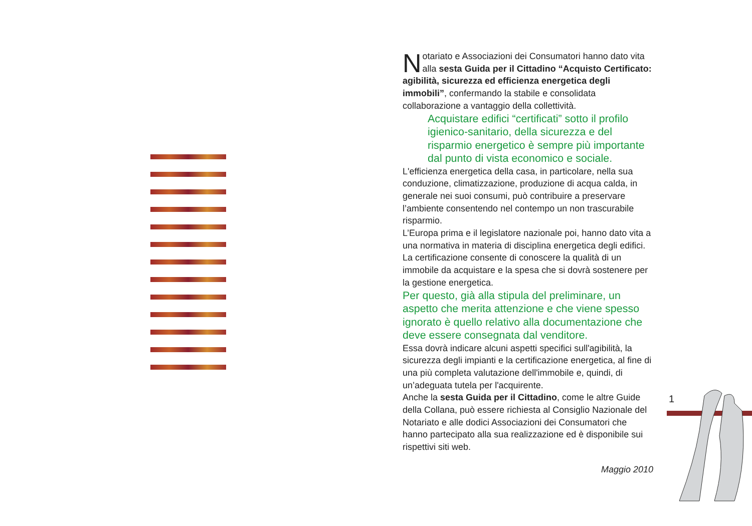Notariato e Associazioni dei Consumatori hanno dato vita alla sesta Guida per il Cittadino “Acquisto Certificato: agibilità, sicurezza ed efficienza energetica degli immobili”, confermando la stabile e consolidata collaborazione a vantaggio della collettività.
Acquistare edifici “certificati” sotto il profilo igienico-sanitario, della sicurezza e del risparmio energetico è sempre più importante dal punto di vista economico e sociale.
L'efficienza energetica della casa, in particolare, nella sua conduzione, climatizzazione, produzione di acqua calda, in generale nei suoi consumi, può contribuire a preservare l’ambiente consentendo nel contempo un non trascurabile risparmio.
L’Europa prima e il legislatore nazionale poi, hanno dato vita a una normativa in materia di disciplina energetica degli edifici. La certificazione consente di conoscere la qualità di un immobile da acquistare e la spesa che si dovrà sostenere per la gestione energetica.
Per questo, già alla stipula del preliminare, un aspetto che merita attenzione e che viene spesso ignorato è quello relativo alla documentazione che deve essere consegnata dal venditore.
Essa dovrà indicare alcuni aspetti specifici sull'agibilità, la sicurezza degli impianti e la certificazione energetica, al fine di una più completa valutazione dell'immobile e, quindi, di un’adeguata tutela per l'acquirente.
Anche la sesta Guida per il Cittadino, come le altre Guide della Collana, può essere richiesta al Consiglio Nazionale del Notariato e alle dodici Associazioni dei Consumatori che hanno partecipato alla sua realizzazione ed è disponibile sui rispettivi siti web.
Maggio 2010
1